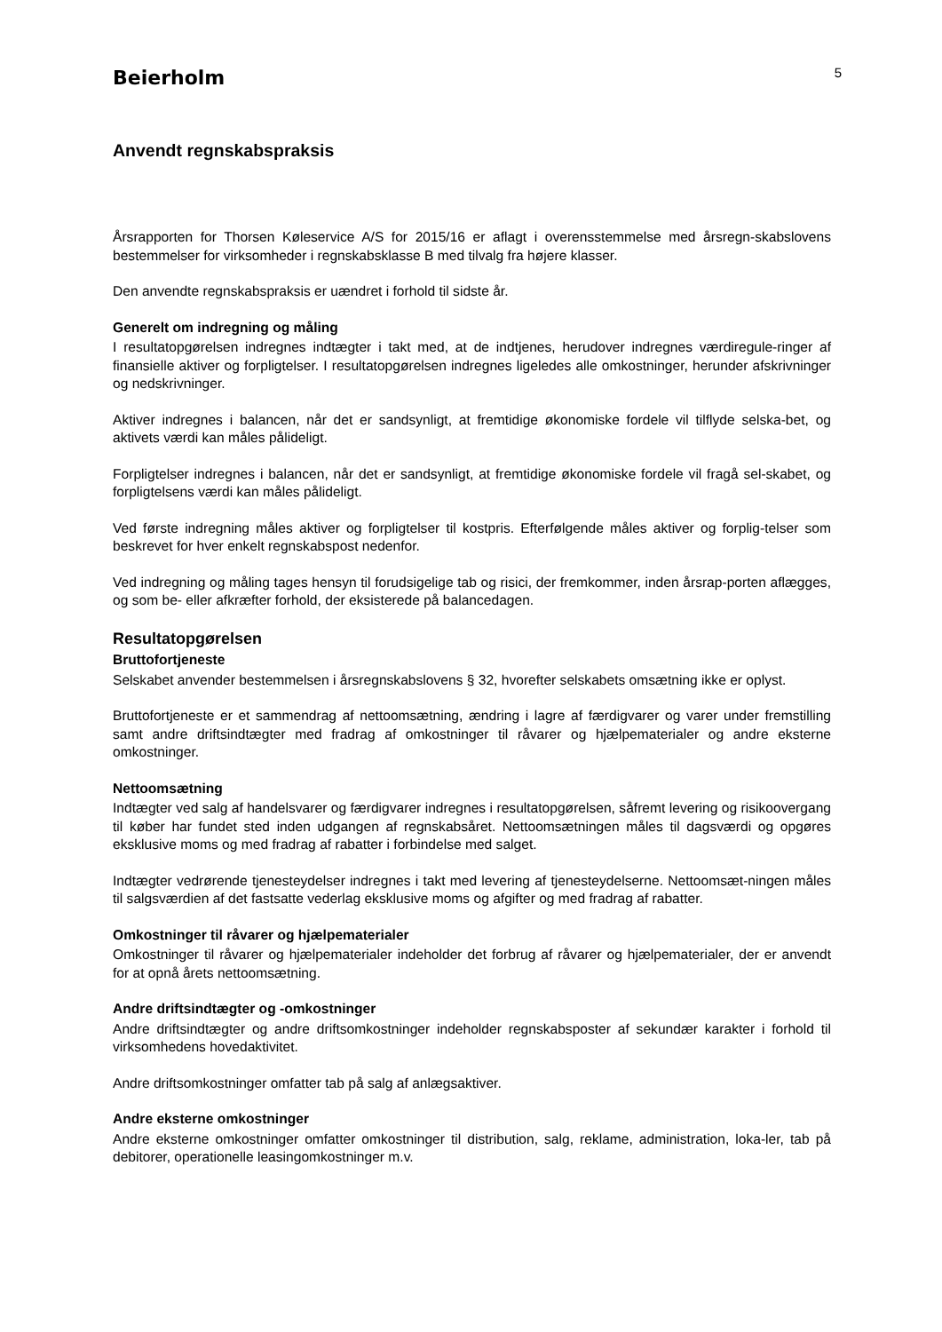Beierholm
5
Anvendt regnskabspraksis
Årsrapporten for Thorsen Køleservice A/S for 2015/16 er aflagt i overensstemmelse med årsregn-skabslovens bestemmelser for virksomheder i regnskabsklasse B med tilvalg fra højere klasser.
Den anvendte regnskabspraksis er uændret i forhold til sidste år.
Generelt om indregning og måling
I resultatopgørelsen indregnes indtægter i takt med, at de indtjenes, herudover indregnes værdiregule-ringer af finansielle aktiver og forpligtelser. I resultatopgørelsen indregnes ligeledes alle omkostninger, herunder afskrivninger og nedskrivninger.
Aktiver indregnes i balancen, når det er sandsynligt, at fremtidige økonomiske fordele vil tilflyde selska-bet, og aktivets værdi kan måles pålideligt.
Forpligtelser indregnes i balancen, når det er sandsynligt, at fremtidige økonomiske fordele vil fragå sel-skabet, og forpligtelsens værdi kan måles pålideligt.
Ved første indregning måles aktiver og forpligtelser til kostpris. Efterfølgende måles aktiver og forplig-telser som beskrevet for hver enkelt regnskabspost nedenfor.
Ved indregning og måling tages hensyn til forudsigelige tab og risici, der fremkommer, inden årsrap-porten aflægges, og som be- eller afkræfter forhold, der eksisterede på balancedagen.
Resultatopgørelsen
Bruttofortjeneste
Selskabet anvender bestemmelsen i årsregnskabslovens § 32, hvorefter selskabets omsætning ikke er oplyst.
Bruttofortjeneste er et sammendrag af nettoomsætning, ændring i lagre af færdigvarer og varer under fremstilling samt andre driftsindtægter med fradrag af omkostninger til råvarer og hjælpematerialer og andre eksterne omkostninger.
Nettoomsætning
Indtægter ved salg af handelsvarer og færdigvarer indregnes i resultatopgørelsen, såfremt levering og risikoovergang til køber har fundet sted inden udgangen af regnskabsåret. Nettoomsætningen måles til dagsværdi og opgøres eksklusive moms og med fradrag af rabatter i forbindelse med salget.
Indtægter vedrørende tjenesteydelser indregnes i takt med levering af tjenesteydelserne. Nettoomsæt-ningen måles til salgsværdien af det fastsatte vederlag eksklusive moms og afgifter og med fradrag af rabatter.
Omkostninger til råvarer og hjælpematerialer
Omkostninger til råvarer og hjælpematerialer indeholder det forbrug af råvarer og hjælpematerialer, der er anvendt for at opnå årets nettoomsætning.
Andre driftsindtægter og -omkostninger
Andre driftsindtægter og andre driftsomkostninger indeholder regnskabsposter af sekundær karakter i forhold til virksomhedens hovedaktivitet.
Andre driftsomkostninger omfatter tab på salg af anlægsaktiver.
Andre eksterne omkostninger
Andre eksterne omkostninger omfatter omkostninger til distribution, salg, reklame, administration, loka-ler, tab på debitorer, operationelle leasingomkostninger m.v.